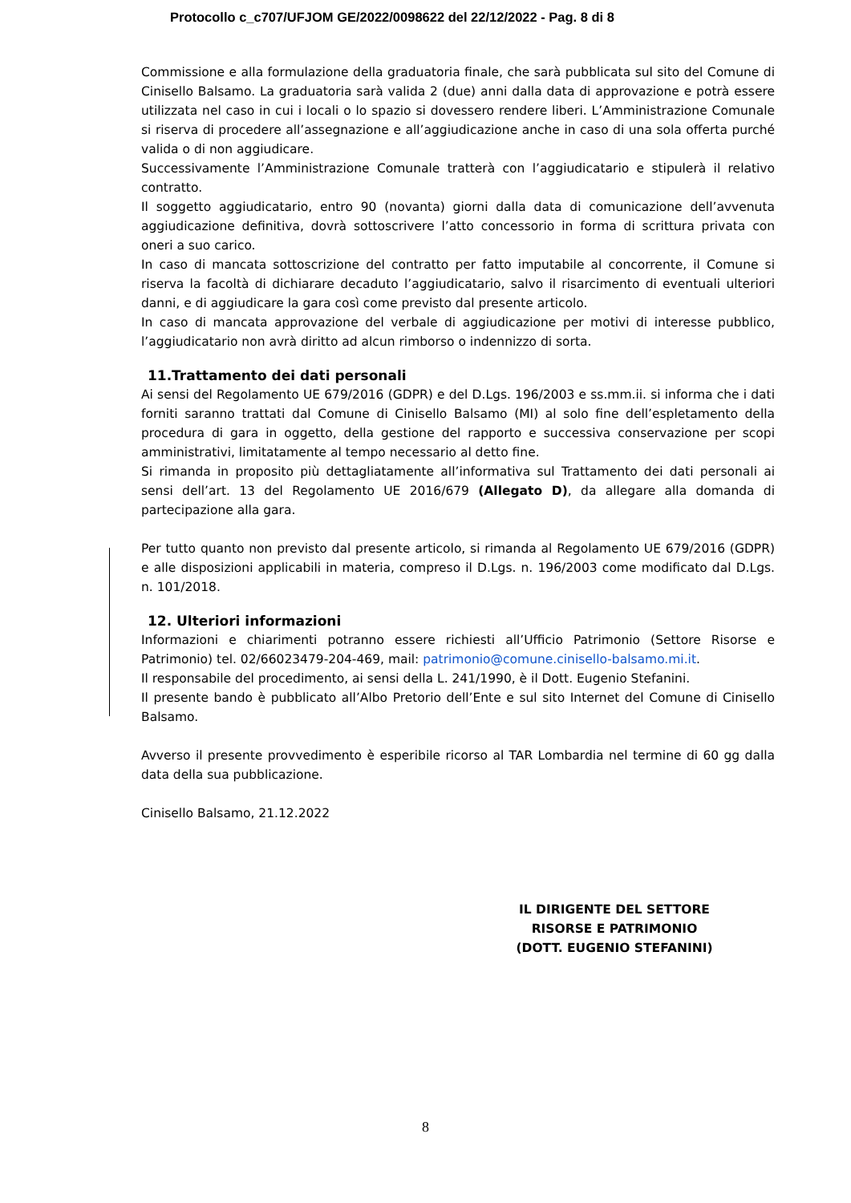Protocollo c_c707/UFJOM GE/2022/0098622 del 22/12/2022 - Pag. 8 di 8
Commissione e alla formulazione della graduatoria finale, che sarà pubblicata sul sito del Comune di Cinisello Balsamo. La graduatoria sarà valida 2 (due) anni dalla data di approvazione e potrà essere utilizzata nel caso in cui i locali o lo spazio si dovessero rendere liberi. L’Amministrazione Comunale si riserva di procedere all’assegnazione e all’aggiudicazione anche in caso di una sola offerta purché valida o di non aggiudicare.
Successivamente l’Amministrazione Comunale tratterà con l’aggiudicatario e stipulerà il relativo contratto.
Il soggetto aggiudicatario, entro 90 (novanta) giorni dalla data di comunicazione dell’avvenuta aggiudicazione definitiva, dovrà sottoscrivere l’atto concessorio in forma di scrittura privata con oneri a suo carico.
In caso di mancata sottoscrizione del contratto per fatto imputabile al concorrente, il Comune si riserva la facoltà di dichiarare decaduto l’aggiudicatario, salvo il risarcimento di eventuali ulteriori danni, e di aggiudicare la gara così come previsto dal presente articolo.
In caso di mancata approvazione del verbale di aggiudicazione per motivi di interesse pubblico, l’aggiudicatario non avrà diritto ad alcun rimborso o indennizzo di sorta.
11.Trattamento dei dati personali
Ai sensi del Regolamento UE 679/2016 (GDPR) e del D.Lgs. 196/2003 e ss.mm.ii. si informa che i dati forniti saranno trattati dal Comune di Cinisello Balsamo (MI) al solo fine dell’espletamento della procedura di gara in oggetto, della gestione del rapporto e successiva conservazione per scopi amministrativi, limitatamente al tempo necessario al detto fine.
Si rimanda in proposito più dettagliatamente all’informativa sul Trattamento dei dati personali ai sensi dell’art. 13 del Regolamento UE 2016/679 (Allegato D), da allegare alla domanda di partecipazione alla gara.
Per tutto quanto non previsto dal presente articolo, si rimanda al Regolamento UE 679/2016 (GDPR) e alle disposizioni applicabili in materia, compreso il D.Lgs. n. 196/2003 come modificato dal D.Lgs. n. 101/2018.
12. Ulteriori informazioni
Informazioni e chiarimenti potranno essere richiesti all’Ufficio Patrimonio (Settore Risorse e Patrimonio) tel. 02/66023479-204-469, mail: patrimonio@comune.cinisello-balsamo.mi.it.
Il responsabile del procedimento, ai sensi della L. 241/1990, è il Dott. Eugenio Stefanini.
Il presente bando è pubblicato all’Albo Pretorio dell’Ente e sul sito Internet del Comune di Cinisello Balsamo.
Avverso il presente provvedimento è esperibile ricorso al TAR Lombardia nel termine di 60 gg dalla data della sua pubblicazione.
Cinisello Balsamo, 21.12.2022
IL DIRIGENTE DEL SETTORE
RISORSE E PATRIMONIO
(DOTT. EUGENIO STEFANINI)
8